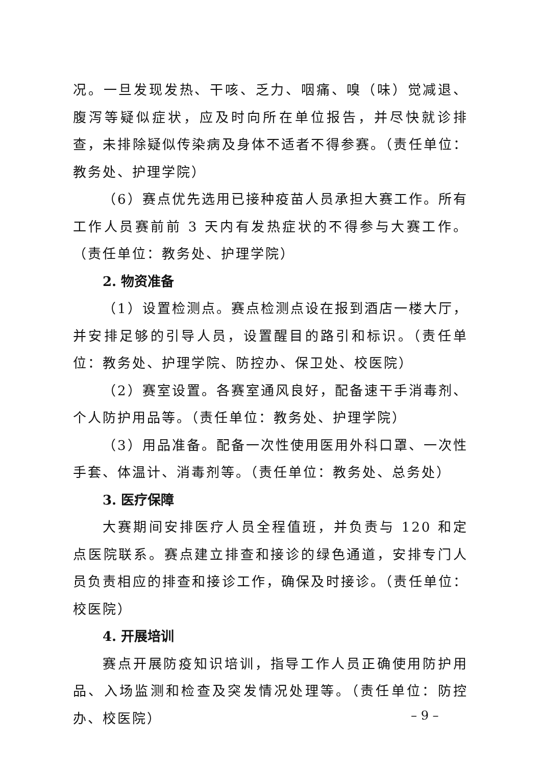况。一旦发现发热、干咳、乏力、咽痛、嗅（味）觉减退、腹泻等疑似症状，应及时向所在单位报告，并尽快就诊排查，未排除疑似传染病及身体不适者不得参赛。（责任单位：教务处、护理学院）
（6）赛点优先选用已接种疫苗人员承担大赛工作。所有工作人员赛前前 3 天内有发热症状的不得参与大赛工作。（责任单位：教务处、护理学院）
2. 物资准备
（1）设置检测点。赛点检测点设在报到酒店一楼大厅，并安排足够的引导人员，设置醒目的路引和标识。（责任单位：教务处、护理学院、防控办、保卫处、校医院）
（2）赛室设置。各赛室通风良好，配备速干手消毒剂、个人防护用品等。（责任单位：教务处、护理学院）
（3）用品准备。配备一次性使用医用外科口罩、一次性手套、体温计、消毒剂等。（责任单位：教务处、总务处）
3. 医疗保障
大赛期间安排医疗人员全程值班，并负责与 120 和定点医院联系。赛点建立排查和接诊的绿色通道，安排专门人员负责相应的排查和接诊工作，确保及时接诊。（责任单位：校医院）
4. 开展培训
赛点开展防疫知识培训，指导工作人员正确使用防护用品、入场监测和检查及突发情况处理等。（责任单位：防控办、校医院）
– 9 –